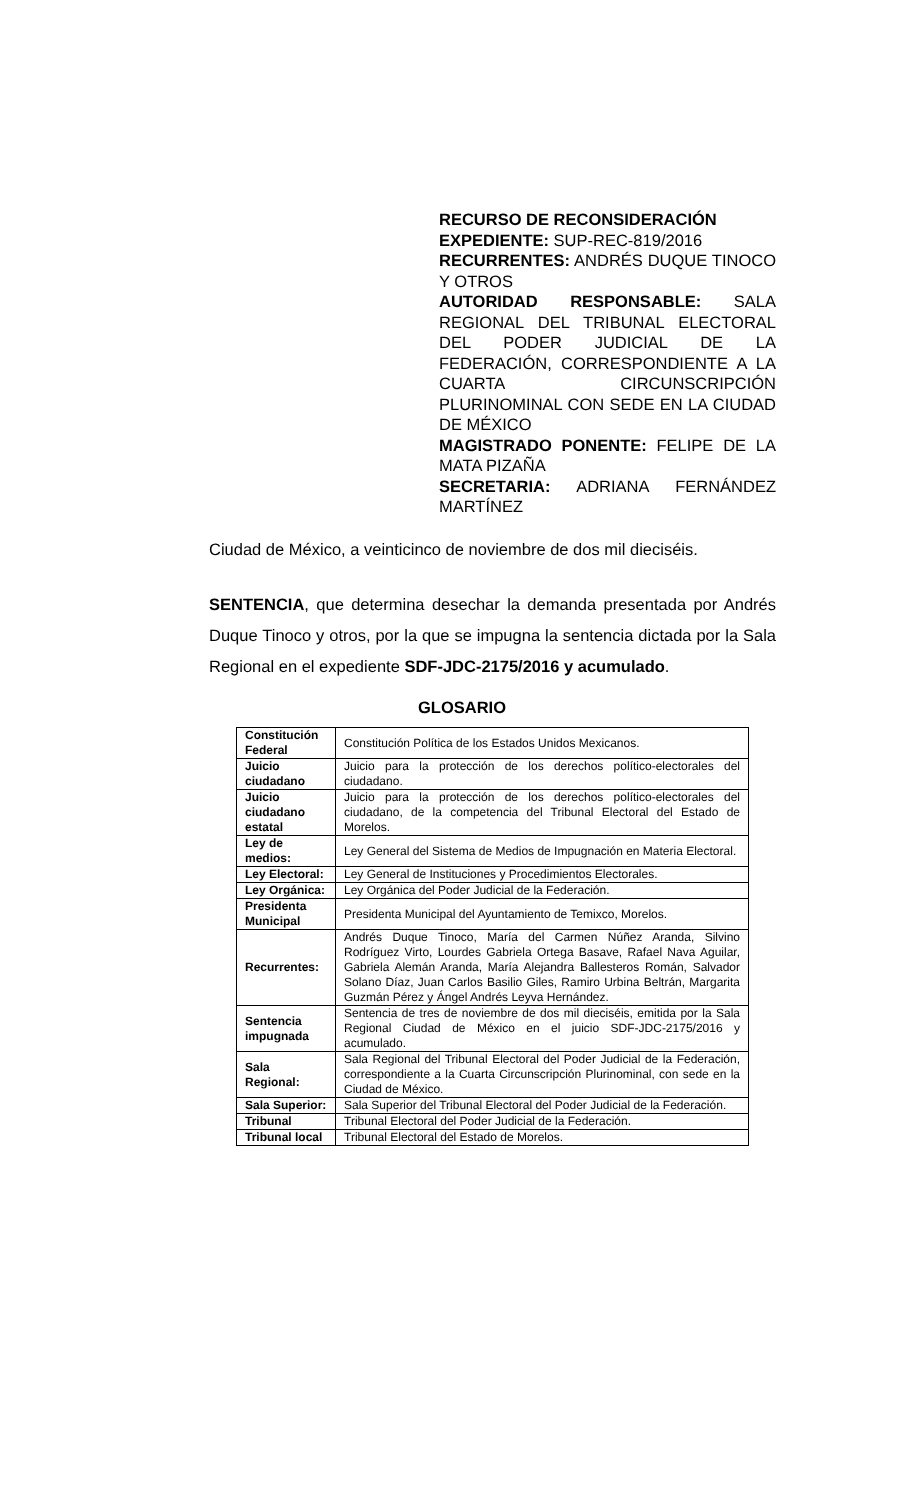RECURSO DE RECONSIDERACIÓN
EXPEDIENTE: SUP-REC-819/2016
RECURRENTES: ANDRÉS DUQUE TINOCO Y OTROS
AUTORIDAD RESPONSABLE: SALA REGIONAL DEL TRIBUNAL ELECTORAL DEL PODER JUDICIAL DE LA FEDERACIÓN, CORRESPONDIENTE A LA CUARTA CIRCUNSCRIPCIÓN PLURINOMINAL CON SEDE EN LA CIUDAD DE MÉXICO
MAGISTRADO PONENTE: FELIPE DE LA MATA PIZAÑA
SECRETARIA: ADRIANA FERNÁNDEZ MARTÍNEZ
Ciudad de México, a veinticinco de noviembre de dos mil dieciséis.
SENTENCIA, que determina desechar la demanda presentada por Andrés Duque Tinoco y otros, por la que se impugna la sentencia dictada por la Sala Regional en el expediente SDF-JDC-2175/2016 y acumulado.
GLOSARIO
| Constitución Federal | Constitución Política de los Estados Unidos Mexicanos. |
| Juicio ciudadano | Juicio para la protección de los derechos político-electorales del ciudadano. |
| Juicio ciudadano estatal | Juicio para la protección de los derechos político-electorales del ciudadano, de la competencia del Tribunal Electoral del Estado de Morelos. |
| Ley de medios: | Ley General del Sistema de Medios de Impugnación en Materia Electoral. |
| Ley Electoral: | Ley General de Instituciones y Procedimientos Electorales. |
| Ley Orgánica: | Ley Orgánica del Poder Judicial de la Federación. |
| Presidenta Municipal | Presidenta Municipal del Ayuntamiento de Temixco, Morelos. |
| Recurrentes: | Andrés Duque Tinoco, María del Carmen Núñez Aranda, Silvino Rodríguez Virto, Lourdes Gabriela Ortega Basave, Rafael Nava Aguilar, Gabriela Alemán Aranda, María Alejandra Ballesteros Román, Salvador Solano Díaz, Juan Carlos Basilio Giles, Ramiro Urbina Beltrán, Margarita Guzmán Pérez y Ángel Andrés Leyva Hernández. |
| Sentencia impugnada | Sentencia de tres de noviembre de dos mil dieciséis, emitida por la Sala Regional Ciudad de México en el juicio SDF-JDC-2175/2016 y acumulado. |
| Sala Regional: | Sala Regional del Tribunal Electoral del Poder Judicial de la Federación, correspondiente a la Cuarta Circunscripción Plurinominal, con sede en la Ciudad de México. |
| Sala Superior: | Sala Superior del Tribunal Electoral del Poder Judicial de la Federación. |
| Tribunal | Tribunal Electoral del Poder Judicial de la Federación. |
| Tribunal local | Tribunal Electoral del Estado de Morelos. |